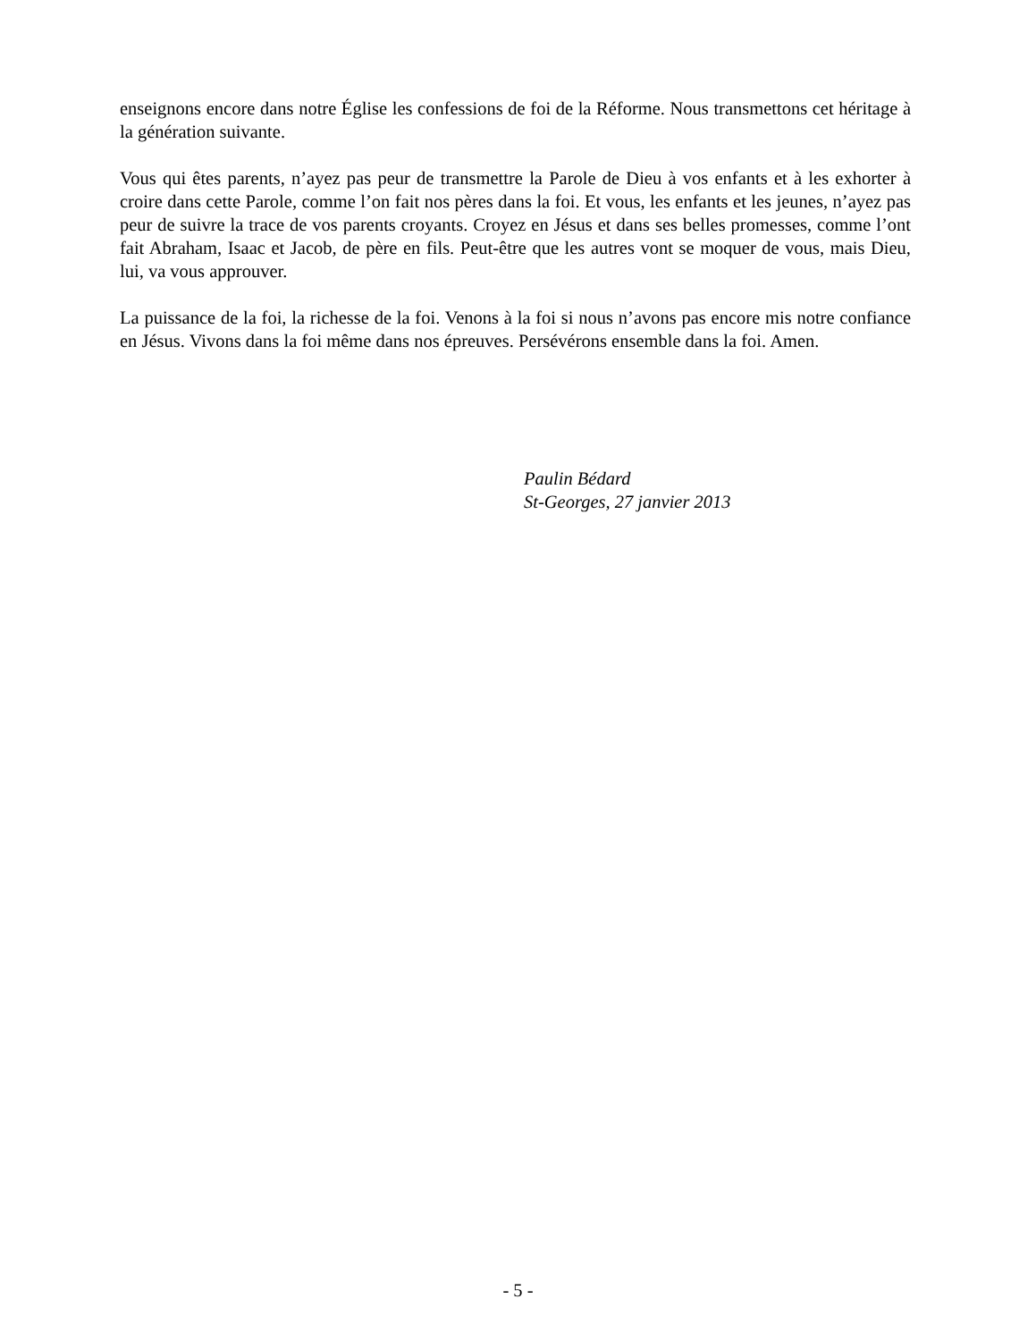enseignons encore dans notre Église les confessions de foi de la Réforme. Nous transmettons cet héritage à la génération suivante.
Vous qui êtes parents, n’ayez pas peur de transmettre la Parole de Dieu à vos enfants et à les exhorter à croire dans cette Parole, comme l’on fait nos pères dans la foi. Et vous, les enfants et les jeunes, n’ayez pas peur de suivre la trace de vos parents croyants. Croyez en Jésus et dans ses belles promesses, comme l’ont fait Abraham, Isaac et Jacob, de père en fils. Peut-être que les autres vont se moquer de vous, mais Dieu, lui, va vous approuver.
La puissance de la foi, la richesse de la foi. Venons à la foi si nous n’avons pas encore mis notre confiance en Jésus. Vivons dans la foi même dans nos épreuves. Persévérons ensemble dans la foi. Amen.
Paulin Bédard
St-Georges, 27 janvier 2013
- 5 -